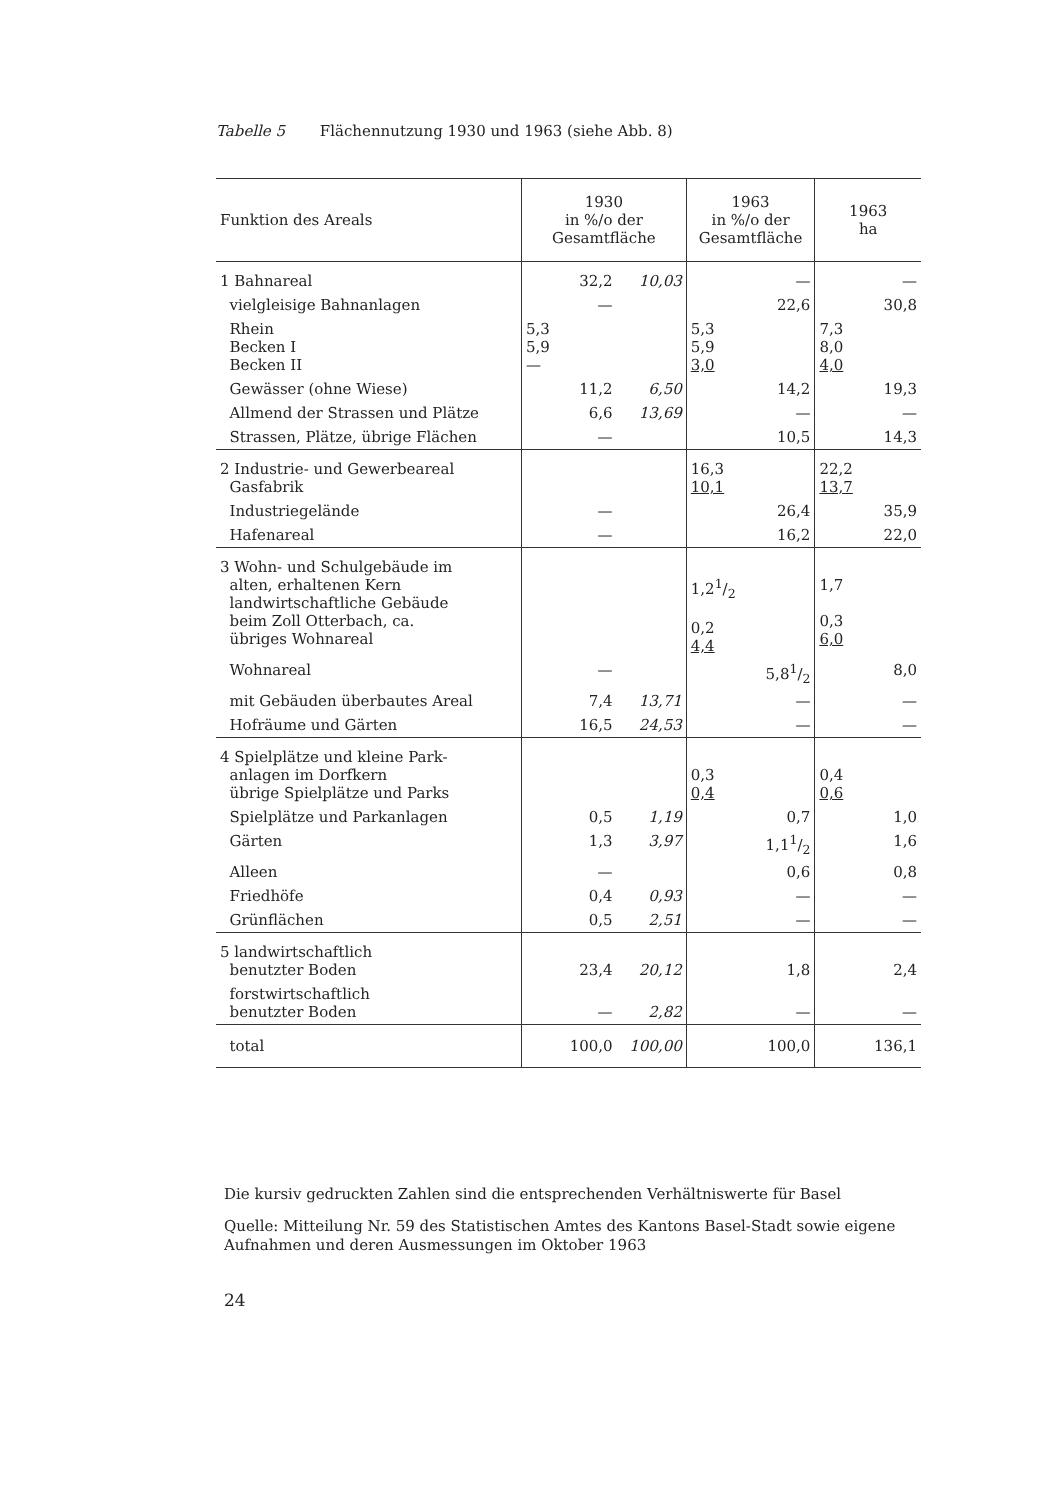Tabelle 5 Flächennutzung 1930 und 1963 (siehe Abb. 8)
| Funktion des Areals | 1930 in %/o der Gesamtfläche | | | 1963 in %/o der Gesamtfläche | | 1963 ha | |
| --- | --- | --- | --- | --- | --- | --- | --- |
| 1 Bahnareal | | 32,2 | 10,03 | | — | | — |
| vielgleisige Bahnanlagen | | — | | | 22,6 | | 30,8 |
| Rhein Becken I Becken II | 5,3 5,9 — | | | 5,3 5,9 3,0 | | 7,3 8,0 4,0 | |
| Gewässer (ohne Wiese) | | 11,2 | 6,50 | | 14,2 | | 19,3 |
| Allmend der Strassen und Plätze | | 6,6 | 13,69 | | — | | — |
| Strassen, Plätze, übrige Flächen | | — | | | 10,5 | | 14,3 |
| 2 Industrie- und Gewerbeareal Gasfabrik | | | | 16,3 10,1 | | 22,2 13,7 | |
| Industriegelände | | — | | | 26,4 | | 35,9 |
| Hafenareal | | — | | | 16,2 | | 22,0 |
| 3 Wohn- und Schulgebäude im alten, erhaltenen Kern landwirtschaftliche Gebäude beim Zoll Otterbach, ca. übriges Wohnareal | | | | 1,21/2 0,2 4,4 | | 1,7 0,3 6,0 | |
| Wohnareal | | — | | | 5,81/2 | | 8,0 |
| mit Gebäuden überbautes Areal | | 7,4 | 13,71 | | — | | — |
| Hofräume und Gärten | | 16,5 | 24,53 | | — | | — |
| 4 Spielplätze und kleine Park- anlagen im Dorfkern übrige Spielplätze und Parks | | | | 0,3 0,4 | | 0,4 0,6 | |
| Spielplätze und Parkanlagen | | 0,5 | 1,19 | | 0,7 | | 1,0 |
| Gärten | | 1,3 | 3,97 | | 1,11/2 | | 1,6 |
| Alleen | | — | | | 0,6 | | 0,8 |
| Friedhöfe | | 0,4 | 0,93 | | — | | — |
| Grünflächen | | 0,5 | 2,51 | | — | | — |
| 5 landwirtschaftlich benutzter Boden | | 23,4 | 20,12 | | 1,8 | | 2,4 |
| forstwirtschaftlich benutzter Boden | | — | 2,82 | | — | | — |
| total | | 100,0 | 100,00 | | 100,0 | | 136,1 |
Die kursiv gedruckten Zahlen sind die entsprechenden Verhältniswerte für Basel
Quelle: Mitteilung Nr. 59 des Statistischen Amtes des Kantons Basel-Stadt sowie eigene Aufnahmen und deren Ausmessungen im Oktober 1963
24